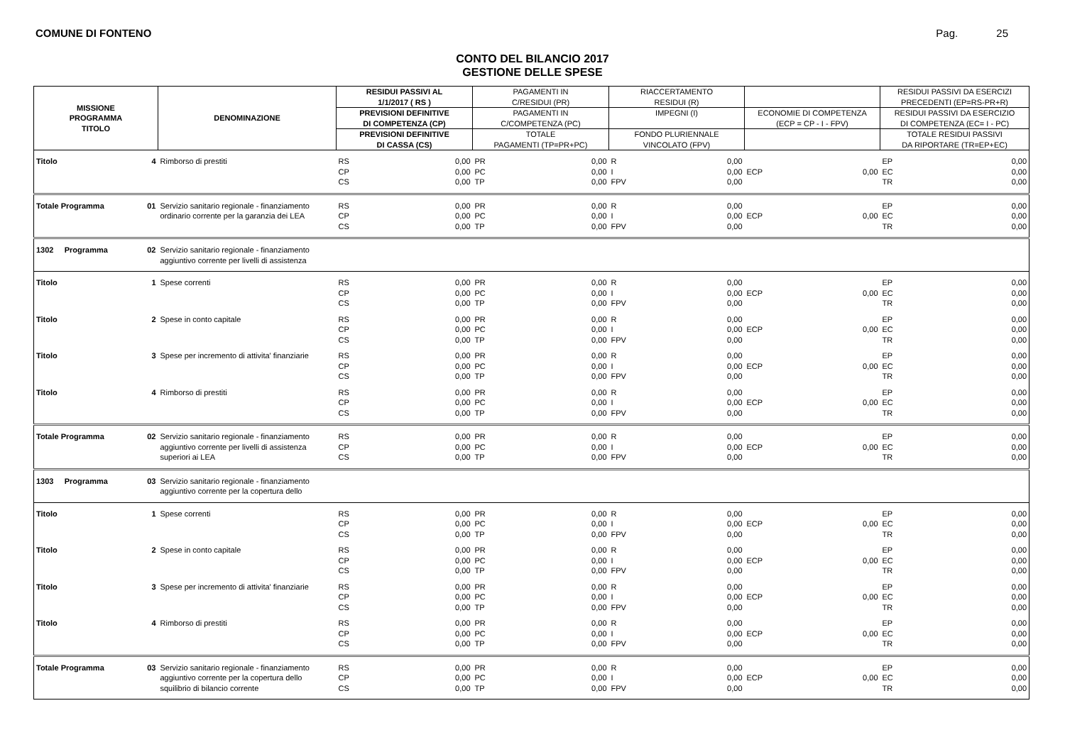COMUNE DI FONTENO Pag. 25
CONTO DEL BILANCIO 2017
GESTIONE DELLE SPESE
| MISSIONE PROGRAMMA TITOLO | | DENOMINAZIONE | RESIDUI PASSIVI AL 1/1/2017 ( RS ) | | PAGAMENTI IN C/RESIDUI (PR) | | RIACCERTAMENTO RESIDUI (R) | | | | RESIDUI PASSIVI DA ESERCIZI PRECEDENTI (EP=RS-PR+R) | |
| --- | --- | --- | --- | --- | --- | --- | --- | --- | --- | --- | --- | --- |
| | | | PREVISIONI DEFINITIVE DI COMPETENZA (CP) | | PAGAMENTI IN C/COMPETENZA (PC) | | IMPEGNI (I) | | ECONOMIE DI COMPETENZA (ECP = CP - I - FPV) | | RESIDUI PASSIVI DA ESERCIZIO DI COMPETENZA (EC= I - PC) | |
| | | | PREVISIONI DEFINITIVE DI CASSA (CS) | | TOTALE PAGAMENTI (TP=PR+PC) | | FONDO PLURIENNALE VINCOLATO (FPV) | | | | TOTALE RESIDUI PASSIVI DA RIPORTARE (TR=EP+EC) | |
| Titolo | 4 | Rimborso di prestiti | RS | 0,00 | PR | 0,00 | R | 0,00 | | | EP | 0,00 |
| | | | CP | 0,00 | PC | 0,00 | I | 0,00 | ECP | 0,00 | EC | 0,00 |
| | | | CS | 0,00 | TP | 0,00 | FPV | 0,00 | | | TR | 0,00 |
| Totale Programma | 01 | Servizio sanitario regionale - finanziamento | RS | 0,00 | PR | 0,00 | R | 0,00 | | | EP | 0,00 |
| | | ordinario corrente per la garanzia dei LEA | CP | 0,00 | PC | 0,00 | I | 0,00 | ECP | 0,00 | EC | 0,00 |
| | | | CS | 0,00 | TP | 0,00 | FPV | 0,00 | | | TR | 0,00 |
| 1302 Programma | 02 | Servizio sanitario regionale - finanziamento | | | | | | | | | | |
| | | aggiuntivo corrente per livelli di assistenza | | | | | | | | | | |
| Titolo | 1 | Spese correnti | RS | 0,00 | PR | 0,00 | R | 0,00 | | | EP | 0,00 |
| | | | CP | 0,00 | PC | 0,00 | I | 0,00 | ECP | 0,00 | EC | 0,00 |
| | | | CS | 0,00 | TP | 0,00 | FPV | 0,00 | | | TR | 0,00 |
| Titolo | 2 | Spese in conto capitale | RS | 0,00 | PR | 0,00 | R | 0,00 | | | EP | 0,00 |
| | | | CP | 0,00 | PC | 0,00 | I | 0,00 | ECP | 0,00 | EC | 0,00 |
| | | | CS | 0,00 | TP | 0,00 | FPV | 0,00 | | | TR | 0,00 |
| Titolo | 3 | Spese per incremento di attivita' finanziarie | RS | 0,00 | PR | 0,00 | R | 0,00 | | | EP | 0,00 |
| | | | CP | 0,00 | PC | 0,00 | I | 0,00 | ECP | 0,00 | EC | 0,00 |
| | | | CS | 0,00 | TP | 0,00 | FPV | 0,00 | | | TR | 0,00 |
| Titolo | 4 | Rimborso di prestiti | RS | 0,00 | PR | 0,00 | R | 0,00 | | | EP | 0,00 |
| | | | CP | 0,00 | PC | 0,00 | I | 0,00 | ECP | 0,00 | EC | 0,00 |
| | | | CS | 0,00 | TP | 0,00 | FPV | 0,00 | | | TR | 0,00 |
| Totale Programma | 02 | Servizio sanitario regionale - finanziamento | RS | 0,00 | PR | 0,00 | R | 0,00 | | | EP | 0,00 |
| | | aggiuntivo corrente per livelli di assistenza | CP | 0,00 | PC | 0,00 | I | 0,00 | ECP | 0,00 | EC | 0,00 |
| | | superiori ai LEA | CS | 0,00 | TP | 0,00 | FPV | 0,00 | | | TR | 0,00 |
| 1303 Programma | 03 | Servizio sanitario regionale - finanziamento | | | | | | | | | | |
| | | aggiuntivo corrente per la copertura dello | | | | | | | | | | |
| Titolo | 1 | Spese correnti | RS | 0,00 | PR | 0,00 | R | 0,00 | | | EP | 0,00 |
| | | | CP | 0,00 | PC | 0,00 | I | 0,00 | ECP | 0,00 | EC | 0,00 |
| | | | CS | 0,00 | TP | 0,00 | FPV | 0,00 | | | TR | 0,00 |
| Titolo | 2 | Spese in conto capitale | RS | 0,00 | PR | 0,00 | R | 0,00 | | | EP | 0,00 |
| | | | CP | 0,00 | PC | 0,00 | I | 0,00 | ECP | 0,00 | EC | 0,00 |
| | | | CS | 0,00 | TP | 0,00 | FPV | 0,00 | | | TR | 0,00 |
| Titolo | 3 | Spese per incremento di attivita' finanziarie | RS | 0,00 | PR | 0,00 | R | 0,00 | | | EP | 0,00 |
| | | | CP | 0,00 | PC | 0,00 | I | 0,00 | ECP | 0,00 | EC | 0,00 |
| | | | CS | 0,00 | TP | 0,00 | FPV | 0,00 | | | TR | 0,00 |
| Titolo | 4 | Rimborso di prestiti | RS | 0,00 | PR | 0,00 | R | 0,00 | | | EP | 0,00 |
| | | | CP | 0,00 | PC | 0,00 | I | 0,00 | ECP | 0,00 | EC | 0,00 |
| | | | CS | 0,00 | TP | 0,00 | FPV | 0,00 | | | TR | 0,00 |
| Totale Programma | 03 | Servizio sanitario regionale - finanziamento | RS | 0,00 | PR | 0,00 | R | 0,00 | | | EP | 0,00 |
| | | aggiuntivo corrente per la copertura dello | CP | 0,00 | PC | 0,00 | I | 0,00 | ECP | 0,00 | EC | 0,00 |
| | | squilibrio di bilancio corrente | CS | 0,00 | TP | 0,00 | FPV | 0,00 | | | TR | 0,00 |